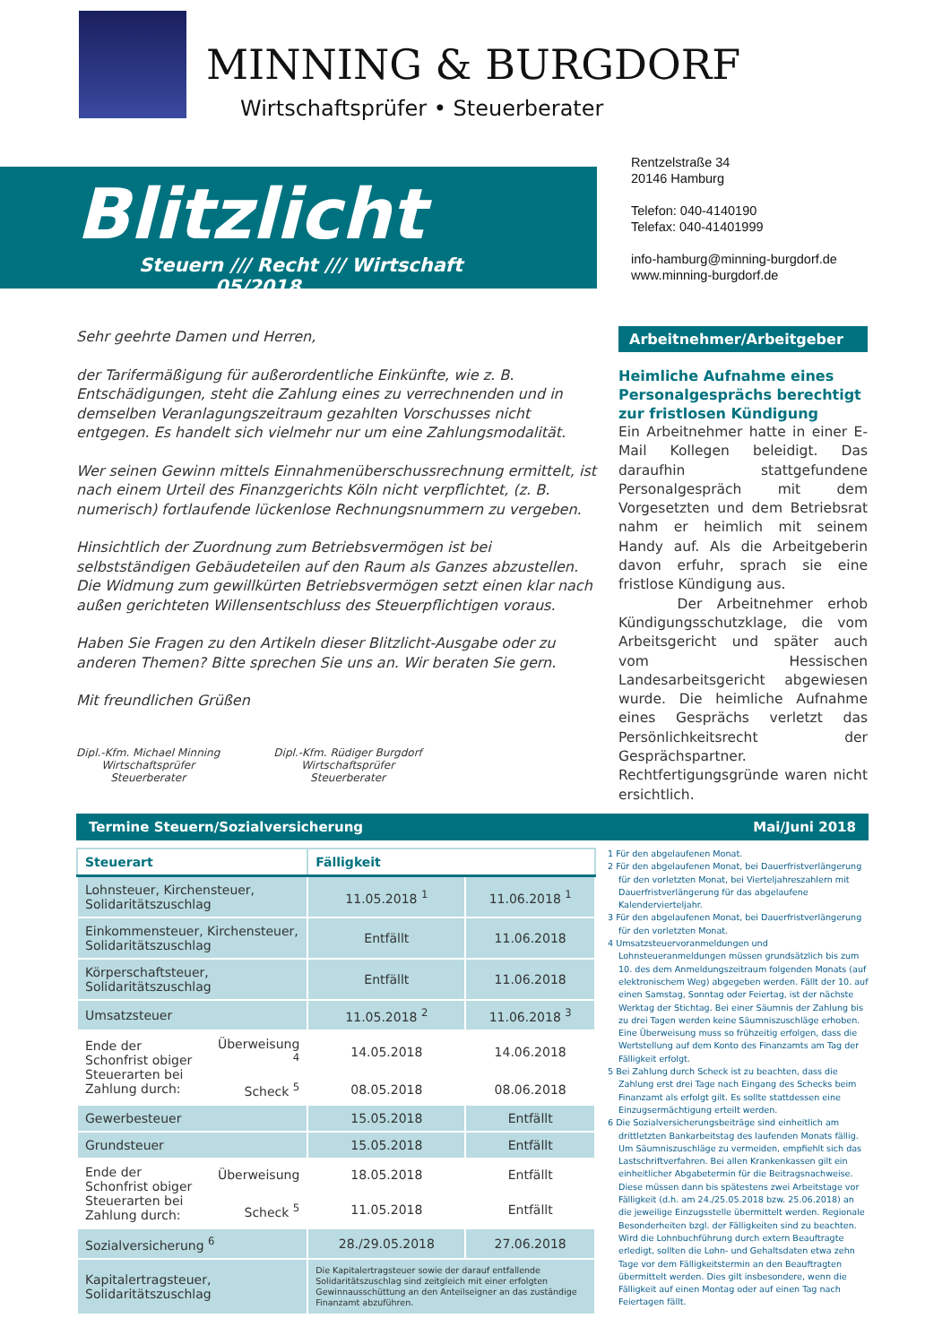MINNING & BURGDORF
Wirtschaftsprüfer • Steuerberater
Blitzlicht
Steuern /// Recht /// Wirtschaft 05/2018
Rentzelstraße 34
20146 Hamburg
Telefon: 040-4140190
Telefax: 040-41401999
info-hamburg@minning-burgdorf.de
www.minning-burgdorf.de
Sehr geehrte Damen und Herren,
der Tarifermäßigung für außerordentliche Einkünfte, wie z. B. Entschädigungen, steht die Zahlung eines zu verrechnenden und in demselben Veranlagungszeitraum gezahlten Vorschusses nicht entgegen. Es handelt sich vielmehr nur um eine Zahlungsmodalität.
Wer seinen Gewinn mittels Einnahmenüberschussrechnung ermittelt, ist nach einem Urteil des Finanzgerichts Köln nicht verpflichtet, (z. B. numerisch) fortlaufende lückenlose Rechnungsnummern zu vergeben.
Hinsichtlich der Zuordnung zum Betriebsvermögen ist bei selbstständigen Gebäudeteilen auf den Raum als Ganzes abzustellen. Die Widmung zum gewillkürten Betriebsvermögen setzt einen klar nach außen gerichteten Willensentschluss des Steuerpflichtigen voraus.
Haben Sie Fragen zu den Artikeln dieser Blitzlicht-Ausgabe oder zu anderen Themen? Bitte sprechen Sie uns an. Wir beraten Sie gern.
Mit freundlichen Grüßen
Dipl.-Kfm. Michael Minning
Wirtschaftsprüfer
Steuerberater
Dipl.-Kfm. Rüdiger Burgdorf
Wirtschaftsprüfer
Steuerberater
Arbeitnehmer/Arbeitgeber
Heimliche Aufnahme eines Personalgesprächs berechtigt zur fristlosen Kündigung
Ein Arbeitnehmer hatte in einer E-Mail Kollegen beleidigt. Das daraufhin stattgefundene Personalgespräch mit dem Vorgesetzten und dem Betriebsrat nahm er heimlich mit seinem Handy auf. Als die Arbeitgeberin davon erfuhr, sprach sie eine fristlose Kündigung aus.
Der Arbeitnehmer erhob Kündigungsschutzklage, die vom Arbeitsgericht und später auch vom Hessischen Landesarbeitsgericht abgewiesen wurde. Die heimliche Aufnahme eines Gesprächs verletzt das Persönlichkeitsrecht der Gesprächspartner. Rechtfertigungsgründe waren nicht ersichtlich.
Termine Steuern/Sozialversicherung Mai/Juni 2018
| Steuerart | | Fälligkeit | |
| --- | --- | --- | --- |
| Lohnsteuer, Kirchensteuer, Solidaritätszuschlag | | 11.05.2018 <sup>1</sup> | 11.06.2018 <sup>1</sup> |
| Einkommensteuer, Kirchensteuer, Solidaritätszuschlag | | Entfällt | 11.06.2018 |
| Körperschaftsteuer, Solidaritätszuschlag | | Entfällt | 11.06.2018 |
| Umsatzsteuer | | 11.05.2018 <sup>2</sup> | 11.06.2018 <sup>3</sup> |
| Ende der Schonfrist obiger Steuerarten bei Zahlung durch: | Überweisung <sup>4</sup> | 14.05.2018 | 14.06.2018 |
| | Scheck <sup>5</sup> | 08.05.2018 | 08.06.2018 |
| Gewerbesteuer | | 15.05.2018 | Entfällt |
| Grundsteuer | | 15.05.2018 | Entfällt |
| Ende der Schonfrist obiger Steuerarten bei Zahlung durch: | Überweisung | 18.05.2018 | Entfällt |
| | Scheck <sup>5</sup> | 11.05.2018 | Entfällt |
| Sozialversicherung <sup>6</sup> | | 28./29.05.2018 | 27.06.2018 |
| Kapitalertragsteuer, Solidaritätszuschlag | | Die Kapitalertragsteuer sowie der darauf entfallende Solidaritätszuschlag sind zeitgleich mit einer erfolgten Gewinnausschüttung an den Anteilseigner an das zuständige Finanzamt abzuführen. | |
1 Für den abgelaufenen Monat.
2 Für den abgelaufenen Monat, bei Dauerfristverlängerung für den vorletzten Monat, bei Vierteljahreszahlern mit Dauerfristverlängerung für das abgelaufene Kalendervierteljahr.
3 Für den abgelaufenen Monat, bei Dauerfristverlängerung für den vorletzten Monat.
4 Umsatzsteuervoranmeldungen und Lohnsteueranmeldungen müssen grundsätzlich bis zum 10. des dem Anmeldungszeitraum folgenden Monats (auf elektronischem Weg) abgegeben werden. Fällt der 10. auf einen Samstag, Sonntag oder Feiertag, ist der nächste Werktag der Stichtag. Bei einer Säumnis der Zahlung bis zu drei Tagen werden keine Säumniszuschläge erhoben. Eine Überweisung muss so frühzeitig erfolgen, dass die Wertstellung auf dem Konto des Finanzamts am Tag der Fälligkeit erfolgt.
5 Bei Zahlung durch Scheck ist zu beachten, dass die Zahlung erst drei Tage nach Eingang des Schecks beim Finanzamt als erfolgt gilt. Es sollte stattdessen eine Einzugsermächtigung erteilt werden.
6 Die Sozialversicherungsbeiträge sind einheitlich am drittletzten Bankarbeitstag des laufenden Monats fällig. Um Säumniszuschläge zu vermeiden, empfiehlt sich das Lastschriftverfahren. Bei allen Krankenkassen gilt ein einheitlicher Abgabetermin für die Beitragsnachweise. Diese müssen dann bis spätestens zwei Arbeitstage vor Fälligkeit (d.h. am 24./25.05.2018 bzw. 25.06.2018) an die jeweilige Einzugsstelle übermittelt werden. Regionale Besonderheiten bzgl. der Fälligkeiten sind zu beachten. Wird die Lohnbuchführung durch extern Beauftragte erledigt, sollten die Lohn- und Gehaltsdaten etwa zehn Tage vor dem Fälligkeitstermin an den Beauftragten übermittelt werden. Dies gilt insbesondere, wenn die Fälligkeit auf einen Montag oder auf einen Tag nach Feiertagen fällt.